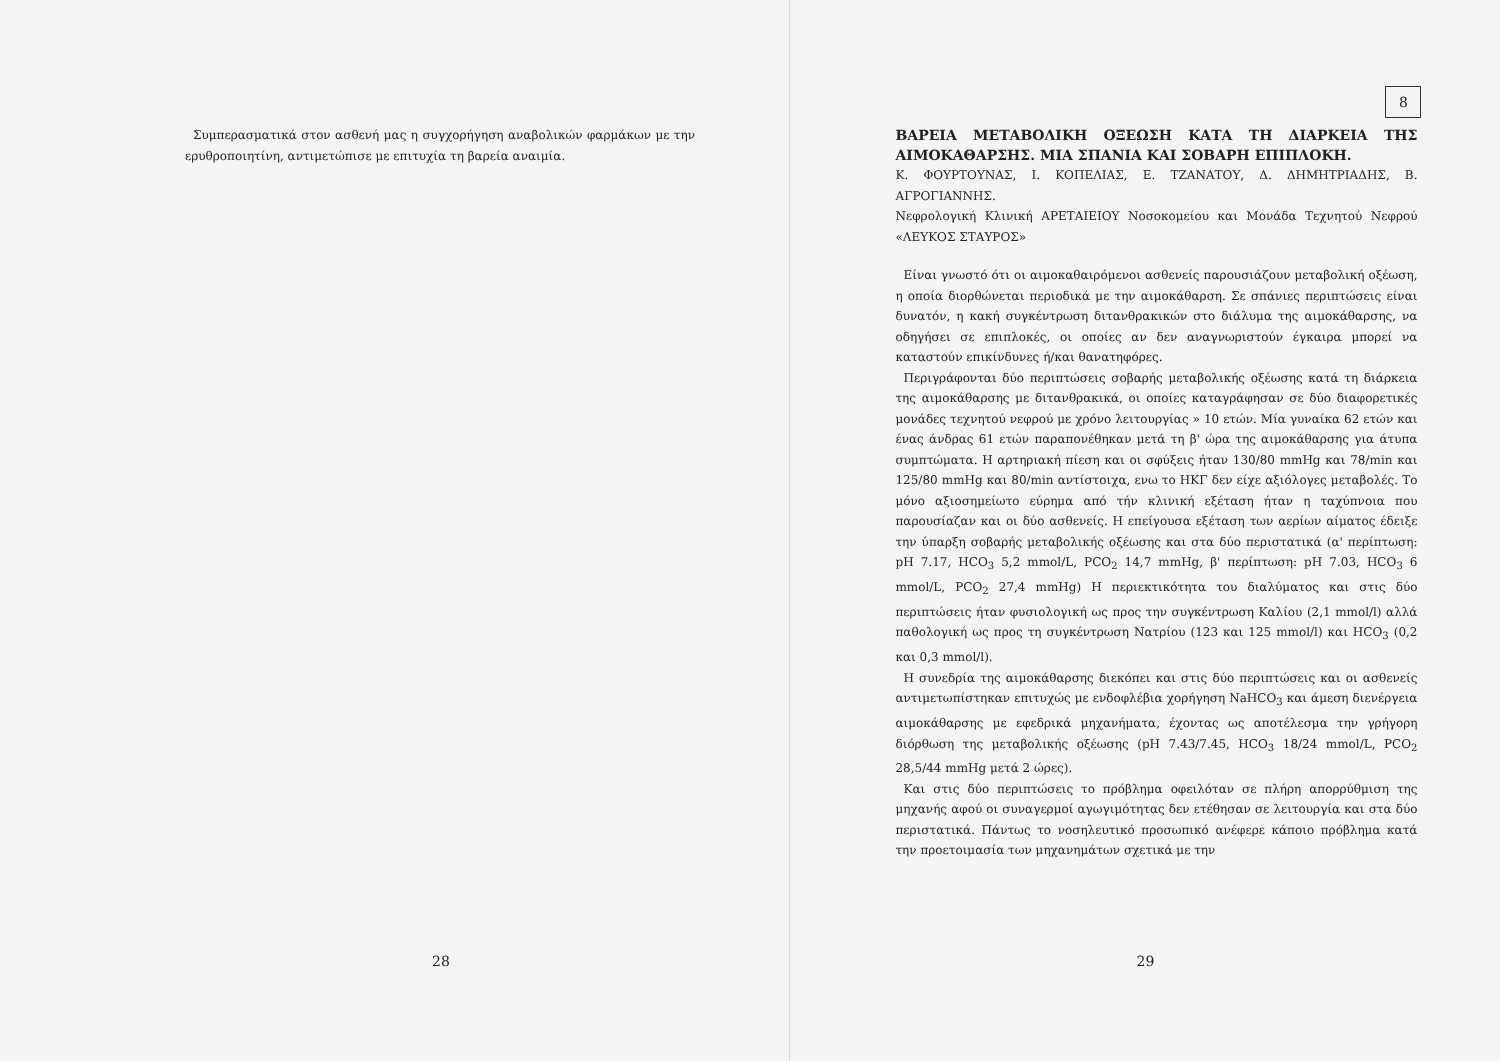Συμπερασματικά στον ασθενή μας η συγχορήγηση αναβολικών φαρμάκων με την ερυθροποιητίνη, αντιμετώπισε με επιτυχία τη βαρεία αναιμία.
28
8
ΒΑΡΕΙΑ ΜΕΤΑΒΟΛΙΚΗ ΟΞΕΩΣΗ ΚΑΤΑ ΤΗ ΔΙΑΡΚΕΙΑ ΤΗΣ ΑΙΜΟΚΑΘΑΡΣΗΣ. ΜΙΑ ΣΠΑΝΙΑ ΚΑΙ ΣΟΒΑΡΗ ΕΠΙΠΛΟΚΗ.
Κ. ΦΟΥΡΤΟΥΝΑΣ, Ι. ΚΟΠΕΛΙΑΣ, Ε. ΤΖΑΝΑΤΟΥ, Δ. ΔΗΜΗΤΡΙΑΔΗΣ, Β. ΑΓΡΟΓΙΑΝΝΗΣ.
Νεφρολογική Κλινική ΑΡΕΤΑΙΕΙΟΥ Νοσοκομείου και Μονάδα Τεχνητού Νεφρού «ΛΕΥΚΟΣ ΣΤΑΥΡΟΣ»
Είναι γνωστό ότι οι αιμοκαθαιρόμενοι ασθενείς παρουσιάζουν μεταβολική οξέωση, η οποία διορθώνεται περιοδικά με την αιμοκάθαρση. Σε σπάνιες περιπτώσεις είναι δυνατόν, η κακή συγκέντρωση διτανθρακικών στο διάλυμα της αιμοκάθαρσης, να οδηγήσει σε επιπλοκές, οι οποίες αν δεν αναγνωριστούν έγκαιρα μπορεί να καταστούν επικίνδυνες ή/και θανατηφόρες.
Περιγράφονται δύο περιπτώσεις σοβαρής μεταβολικής οξέωσης κατά τη διάρκεια της αιμοκάθαρσης με διτανθρακικά, οι οποίες καταγράφησαν σε δύο διαφορετικές μονάδες τεχνητού νεφρού με χρόνο λειτουργίας » 10 ετών. Μία γυναίκα 62 ετών και ένας άνδρας 61 ετών παραπονέθηκαν μετά τη β' ώρα της αιμοκάθαρσης για άτυπα συμπτώματα. Η αρτηριακή πίεση και οι σφύξεις ήταν 130/80 mmHg και 78/min και 125/80 mmHg και 80/min αντίστοιχα, ενω το ΗΚΓ δεν είχε αξιόλογες μεταβολές. Το μόνο αξιοσημείωτο εύρημα από τήν κλινική εξέταση ήταν η ταχύπνοια που παρουσίαζαν και οι δύο ασθενείς. Η επείγουσα εξέταση των αερίων αίματος έδειξε την ύπαρξη σοβαρής μεταβολικής οξέωσης και στα δύο περιστατικά (α' περίπτωση: pH 7.17, HCO<sub>3</sub> 5,2 mmol/L, PCO<sub>2</sub> 14,7 mmHg, β' περίπτωση: pH 7.03, HCO<sub>3</sub> 6 mmol/L, PCO<sub>2</sub> 27,4 mmHg) Η περιεκτικότητα του διαλύματος και στις δύο περιπτώσεις ήταν φυσιολογική ως προς την συγκέντρωση Καλίου (2,1 mmol/l) αλλά παθολογική ως προς τη συγκέντρωση Νατρίου (123 και 125 mmol/l) και HCO<sub>3</sub> (0,2 και 0,3 mmol/l).
Η συνεδρία της αιμοκάθαρσης διεκόπει και στις δύο περιπτώσεις και οι ασθενείς αντιμετωπίστηκαν επιτυχώς με ενδοφλέβια χορήγηση NaHCO<sub>3</sub> και άμεση διενέργεια αιμοκάθαρσης με εφεδρικά μηχανήματα, έχοντας ως αποτέλεσμα την γρήγορη διόρθωση της μεταβολικής οξέωσης (pH 7.43/7.45, HCO<sub>3</sub> 18/24 mmol/L, PCO<sub>2</sub> 28,5/44 mmHg μετά 2 ώρες).
Και στις δύο περιπτώσεις το πρόβλημα οφειλόταν σε πλήρη απορρύθμιση της μηχανής αφού οι συναγερμοί αγωγιμότητας δεν ετέθησαν σε λειτουργία και στα δύο περιστατικά. Πάντως το νοσηλευτικό προσωπικό ανέφερε κάποιο πρόβλημα κατά την προετοιμασία των μηχανημάτων σχετικά με την
29